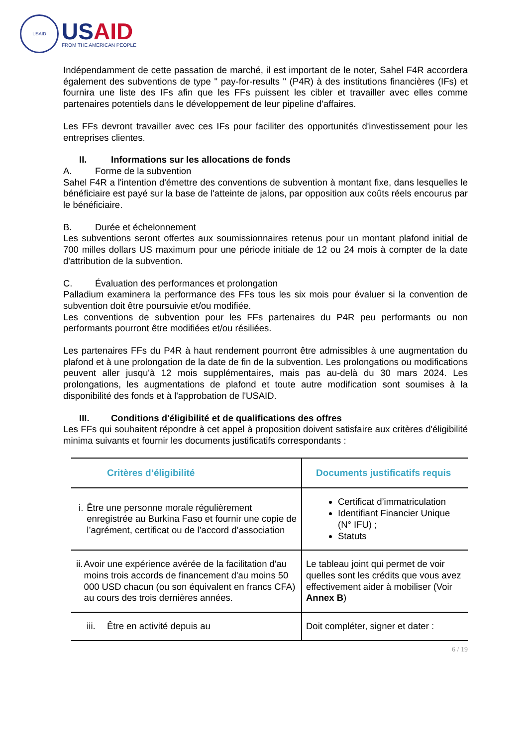USAID
USAID
FROM THE AMERICAN PEOPLE
Indépendamment de cette passation de marché, il est important de le noter, Sahel F4R accordera également des subventions de type " pay-for-results " (P4R) à des institutions financières (IFs) et fournira une liste des IFs afin que les FFs puissent les cibler et travailler avec elles comme partenaires potentiels dans le développement de leur pipeline d'affaires.
Les FFs devront travailler avec ces IFs pour faciliter des opportunités d'investissement pour les entreprises clientes.
II. Informations sur les allocations de fonds
A. Forme de la subvention
Sahel F4R a l'intention d'émettre des conventions de subvention à montant fixe, dans lesquelles le bénéficiaire est payé sur la base de l'atteinte de jalons, par opposition aux coûts réels encourus par le bénéficiaire.
B. Durée et échelonnement
Les subventions seront offertes aux soumissionnaires retenus pour un montant plafond initial de 700 milles dollars US maximum pour une période initiale de 12 ou 24 mois à compter de la date d'attribution de la subvention.
C. Évaluation des performances et prolongation
Palladium examinera la performance des FFs tous les six mois pour évaluer si la convention de subvention doit être poursuivie et/ou modifiée.
Les conventions de subvention pour les FFs partenaires du P4R peu performants ou non performants pourront être modifiées et/ou résiliées.
Les partenaires FFs du P4R à haut rendement pourront être admissibles à une augmentation du plafond et à une prolongation de la date de fin de la subvention. Les prolongations ou modifications peuvent aller jusqu'à 12 mois supplémentaires, mais pas au-delà du 30 mars 2024. Les prolongations, les augmentations de plafond et toute autre modification sont soumises à la disponibilité des fonds et à l'approbation de l'USAID.
III. Conditions d'éligibilité et de qualifications des offres
Les FFs qui souhaitent répondre à cet appel à proposition doivent satisfaire aux critères d'éligibilité minima suivants et fournir les documents justificatifs correspondants :
| Critères d’éligibilité | Documents justificatifs requis |
| --- | --- |
| i. Être une personne morale régulièrement enregistrée au Burkina Faso et fournir une copie de l’agrément, certificat ou de l’accord d’association | Certificat d’immatriculation Identifiant Financier Unique (N° IFU) ; Statuts |
| ii. Avoir une expérience avérée de la facilitation d'au moins trois accords de financement d'au moins 50 000 USD chacun (ou son équivalent en francs CFA) au cours des trois dernières années. | Le tableau joint qui permet de voir quelles sont les crédits que vous avez effectivement aider à mobiliser (Voir Annex B ) |
| iii. Être en activité depuis au | Doit compléter, signer et dater : |
6 / 19